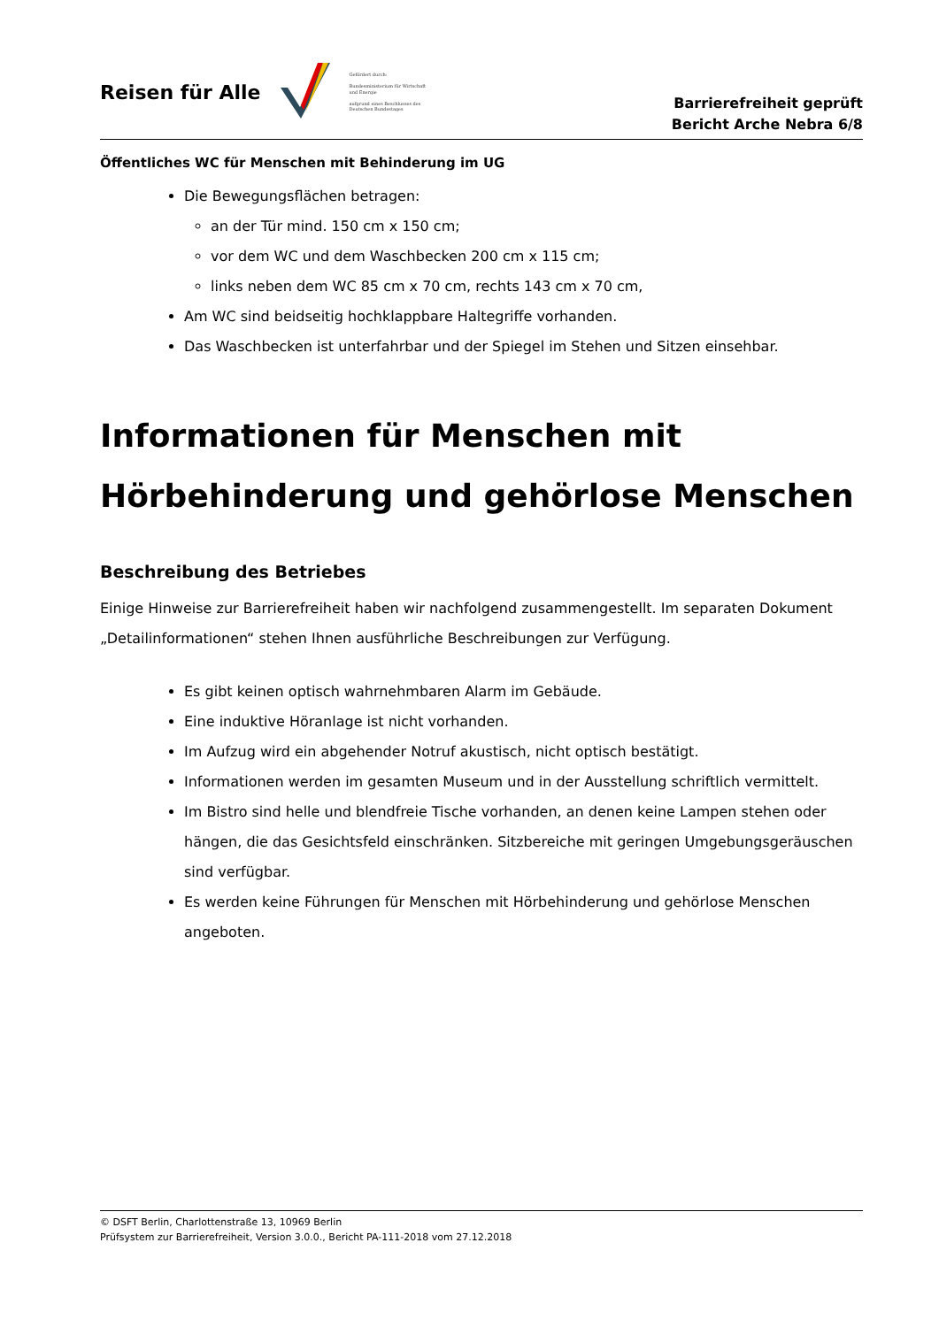Reisen für Alle
Gefördert durch:
Bundesministerium für Wirtschaft und Energie
aufgrund eines Beschlusses des Deutschen Bundestages
Barrierefreiheit geprüft
Bericht Arche Nebra 6/8
Öffentliches WC für Menschen mit Behinderung im UG
Die Bewegungsflächen betragen:
an der Tür mind. 150 cm x 150 cm;
vor dem WC und dem Waschbecken 200 cm x 115 cm;
links neben dem WC 85 cm x 70 cm, rechts 143 cm x 70 cm,
Am WC sind beidseitig hochklappbare Haltegriffe vorhanden.
Das Waschbecken ist unterfahrbar und der Spiegel im Stehen und Sitzen einsehbar.
Informationen für Menschen mit Hörbehinderung und gehörlose Menschen
Beschreibung des Betriebes
Einige Hinweise zur Barrierefreiheit haben wir nachfolgend zusammengestellt. Im separaten Dokument „Detailinformationen“ stehen Ihnen ausführliche Beschreibungen zur Verfügung.
Es gibt keinen optisch wahrnehmbaren Alarm im Gebäude.
Eine induktive Höranlage ist nicht vorhanden.
Im Aufzug wird ein abgehender Notruf akustisch, nicht optisch bestätigt.
Informationen werden im gesamten Museum und in der Ausstellung schriftlich vermittelt.
Im Bistro sind helle und blendfreie Tische vorhanden, an denen keine Lampen stehen oder hängen, die das Gesichtsfeld einschränken. Sitzbereiche mit geringen Umgebungsgeräuschen sind verfügbar.
Es werden keine Führungen für Menschen mit Hörbehinderung und gehörlose Menschen angeboten.
© DSFT Berlin, Charlottenstraße 13, 10969 Berlin
Prüfsystem zur Barrierefreiheit, Version 3.0.0., Bericht PA-111-2018 vom 27.12.2018